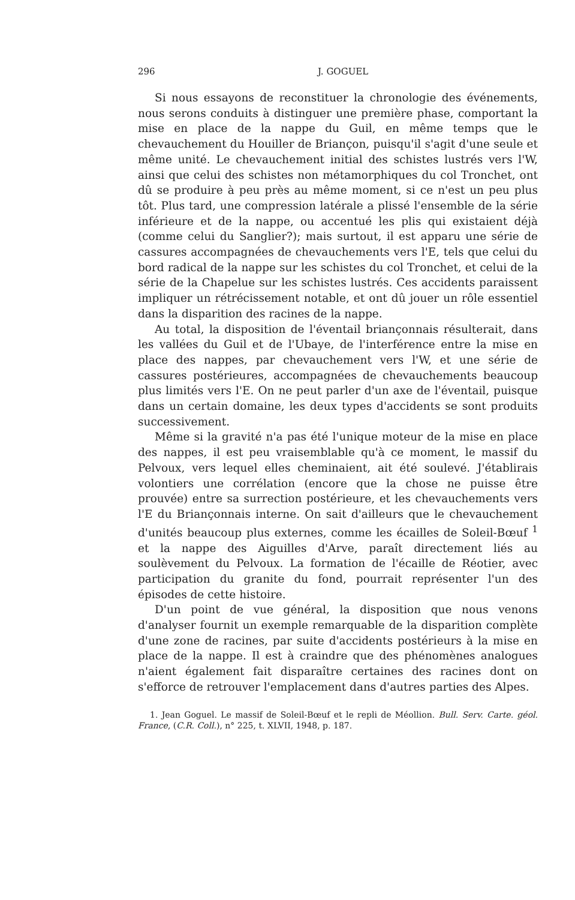296 J. GOGUEL
Si nous essayons de reconstituer la chronologie des événements, nous serons conduits à distinguer une première phase, comportant la mise en place de la nappe du Guil, en même temps que le chevauchement du Houiller de Briançon, puisqu'il s'agit d'une seule et même unité. Le chevauchement initial des schistes lustrés vers l'W, ainsi que celui des schistes non métamorphiques du col Tronchet, ont dû se produire à peu près au même moment, si ce n'est un peu plus tôt. Plus tard, une compression latérale a plissé l'ensemble de la série inférieure et de la nappe, ou accentué les plis qui existaient déjà (comme celui du Sanglier?); mais surtout, il est apparu une série de cassures accompagnées de chevauchements vers l'E, tels que celui du bord radical de la nappe sur les schistes du col Tronchet, et celui de la série de la Chapelue sur les schistes lustrés. Ces accidents paraissent impliquer un rétrécissement notable, et ont dû jouer un rôle essentiel dans la disparition des racines de la nappe.
Au total, la disposition de l'éventail briançonnais résulterait, dans les vallées du Guil et de l'Ubaye, de l'interférence entre la mise en place des nappes, par chevauchement vers l'W, et une série de cassures postérieures, accompagnées de chevauchements beaucoup plus limités vers l'E. On ne peut parler d'un axe de l'éventail, puisque dans un certain domaine, les deux types d'accidents se sont produits successivement.
Même si la gravité n'a pas été l'unique moteur de la mise en place des nappes, il est peu vraisemblable qu'à ce moment, le massif du Pelvoux, vers lequel elles cheminaient, ait été soulevé. J'établirais volontiers une corrélation (encore que la chose ne puisse être prouvée) entre sa surrection postérieure, et les chevauchements vers l'E du Briançonnais interne. On sait d'ailleurs que le chevauchement d'unités beaucoup plus externes, comme les écailles de Soleil-Bœuf <sup>1</sup> et la nappe des Aiguilles d'Arve, paraît directement liés au soulèvement du Pelvoux. La formation de l'écaille de Réotier, avec participation du granite du fond, pourrait représenter l'un des épisodes de cette histoire.
D'un point de vue général, la disposition que nous venons d'analyser fournit un exemple remarquable de la disparition complète d'une zone de racines, par suite d'accidents postérieurs à la mise en place de la nappe. Il est à craindre que des phénomènes analogues n'aient également fait disparaître certaines des racines dont on s'efforce de retrouver l'emplacement dans d'autres parties des Alpes.
1. Jean Goguel. Le massif de Soleil-Bœuf et le repli de Méollion. Bull. Serv. Carte. géol. France, (C.R. Coll.), n° 225, t. XLVII, 1948, p. 187.